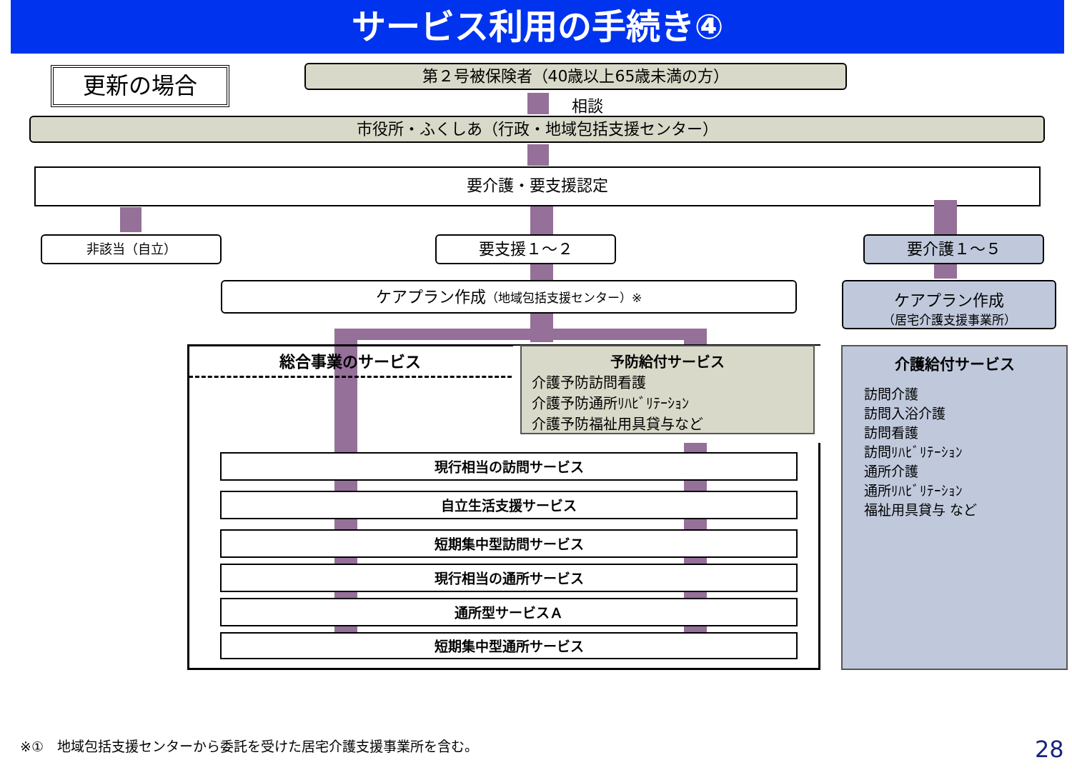サービス利用の手続き④
更新の場合 第２号被保険者（40歳以上65歳未満の方）
相談
市役所・ふくしあ（行政・地域包括支援センター）
要介護・要支援認定
非該当（自立） 要支援１～２ 要介護１～５
ケアプラン作成（地域包括支援センター）※
ケアプラン作成
（居宅介護支援事業所）
総合事業のサービス
予防給付サービス
介護予防訪問看護
介護予防通所ﾘﾊﾋﾞﾘﾃｰｼｮﾝ
介護予防福祉用具貸与など
介護給付サービス
訪問介護
訪問入浴介護
訪問看護
訪問ﾘﾊﾋﾞﾘﾃｰｼｮﾝ
通所介護
通所ﾘﾊﾋﾞﾘﾃｰｼｮﾝ
福祉用具貸与 など
現行相当の訪問サービス
自立生活支援サービス
短期集中型訪問サービス
現行相当の通所サービス
通所型サービスＡ
短期集中型通所サービス
※①　地域包括支援センターから委託を受けた居宅介護支援事業所を含む。
28